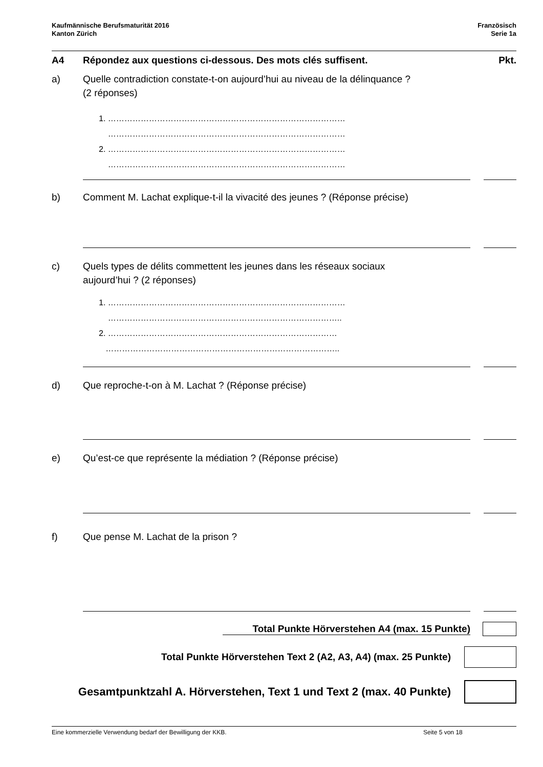Kaufmännische Berufsmaturität 2016
Kanton Zürich
Französisch
Serie 1a
A4 Répondez aux questions ci-dessous. Des mots clés suffisent.
Pkt.
a) Quelle contradiction constate-t-on aujourd’hui au niveau de la délinquance ?
(2 réponses)
1. ……………………………………………………………………………
……………………………………………………………………………
2. ……………………………………………………………………………
……………………………………………………………………………
b) Comment M. Lachat explique-t-il la vivacité des jeunes ? (Réponse précise)
c) Quels types de délits commettent les jeunes dans les réseaux sociaux
aujourd’hui ? (2 réponses)
1. ……………………………………………………………………………
…………………………………………………………………………..
2. …………………………………………………………………………
…………………………………………………………………………..
d) Que reproche-t-on à M. Lachat ? (Réponse précise)
e) Qu’est-ce que représente la médiation ? (Réponse précise)
f) Que pense M. Lachat de la prison ?
Total Punkte Hörverstehen A4 (max. 15 Punkte)
Total Punkte Hörverstehen Text 2 (A2, A3, A4) (max. 25 Punkte)
Gesamtpunktzahl A. Hörverstehen, Text 1 und Text 2 (max. 40 Punkte)
Eine kommerzielle Verwendung bedarf der Bewilligung der KKB. Seite 5 von 18